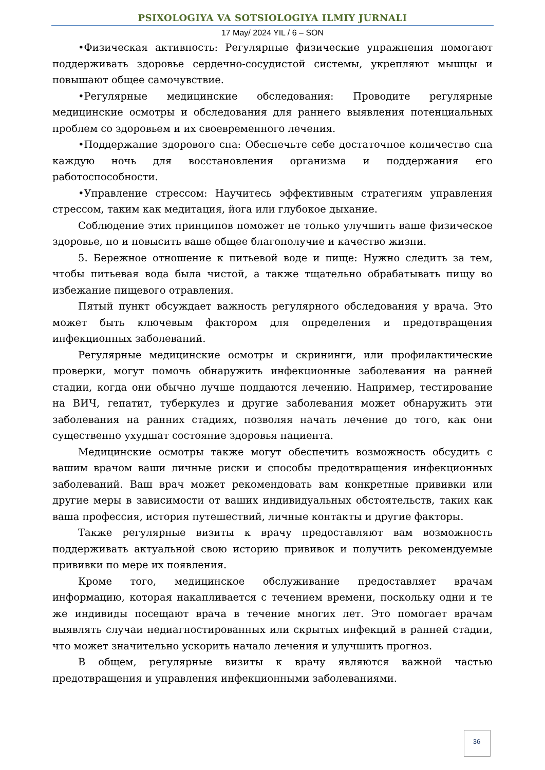PSIXOLOGIYA VA SOTSIOLOGIYA ILMIY JURNALI
17 May/ 2024 YIL / 6 – SON
•Физическая активность: Регулярные физические упражнения помогают поддерживать здоровье сердечно-сосудистой системы, укрепляют мышцы и повышают общее самочувствие.
•Регулярные медицинские обследования: Проводите регулярные медицинские осмотры и обследования для раннего выявления потенциальных проблем со здоровьем и их своевременного лечения.
•Поддержание здорового сна: Обеспечьте себе достаточное количество сна каждую ночь для восстановления организма и поддержания его работоспособности.
•Управление стрессом: Научитесь эффективным стратегиям управления стрессом, таким как медитация, йога или глубокое дыхание.
Соблюдение этих принципов поможет не только улучшить ваше физическое здоровье, но и повысить ваше общее благополучие и качество жизни.
5. Бережное отношение к питьевой воде и пище: Нужно следить за тем, чтобы питьевая вода была чистой, а также тщательно обрабатывать пищу во избежание пищевого отравления.
Пятый пункт обсуждает важность регулярного обследования у врача. Это может быть ключевым фактором для определения и предотвращения инфекционных заболеваний.
Регулярные медицинские осмотры и скрининги, или профилактические проверки, могут помочь обнаружить инфекционные заболевания на ранней стадии, когда они обычно лучше поддаются лечению. Например, тестирование на ВИЧ, гепатит, туберкулез и другие заболевания может обнаружить эти заболевания на ранних стадиях, позволяя начать лечение до того, как они существенно ухудшат состояние здоровья пациента.
Медицинские осмотры также могут обеспечить возможность обсудить с вашим врачом ваши личные риски и способы предотвращения инфекционных заболеваний. Ваш врач может рекомендовать вам конкретные прививки или другие меры в зависимости от ваших индивидуальных обстоятельств, таких как ваша профессия, история путешествий, личные контакты и другие факторы.
Также регулярные визиты к врачу предоставляют вам возможность поддерживать актуальной свою историю прививок и получить рекомендуемые прививки по мере их появления.
Кроме того, медицинское обслуживание предоставляет врачам информацию, которая накапливается с течением времени, поскольку одни и те же индивиды посещают врача в течение многих лет. Это помогает врачам выявлять случаи недиагностированных или скрытых инфекций в ранней стадии, что может значительно ускорить начало лечения и улучшить прогноз.
В общем, регулярные визиты к врачу являются важной частью предотвращения и управления инфекционными заболеваниями.
36